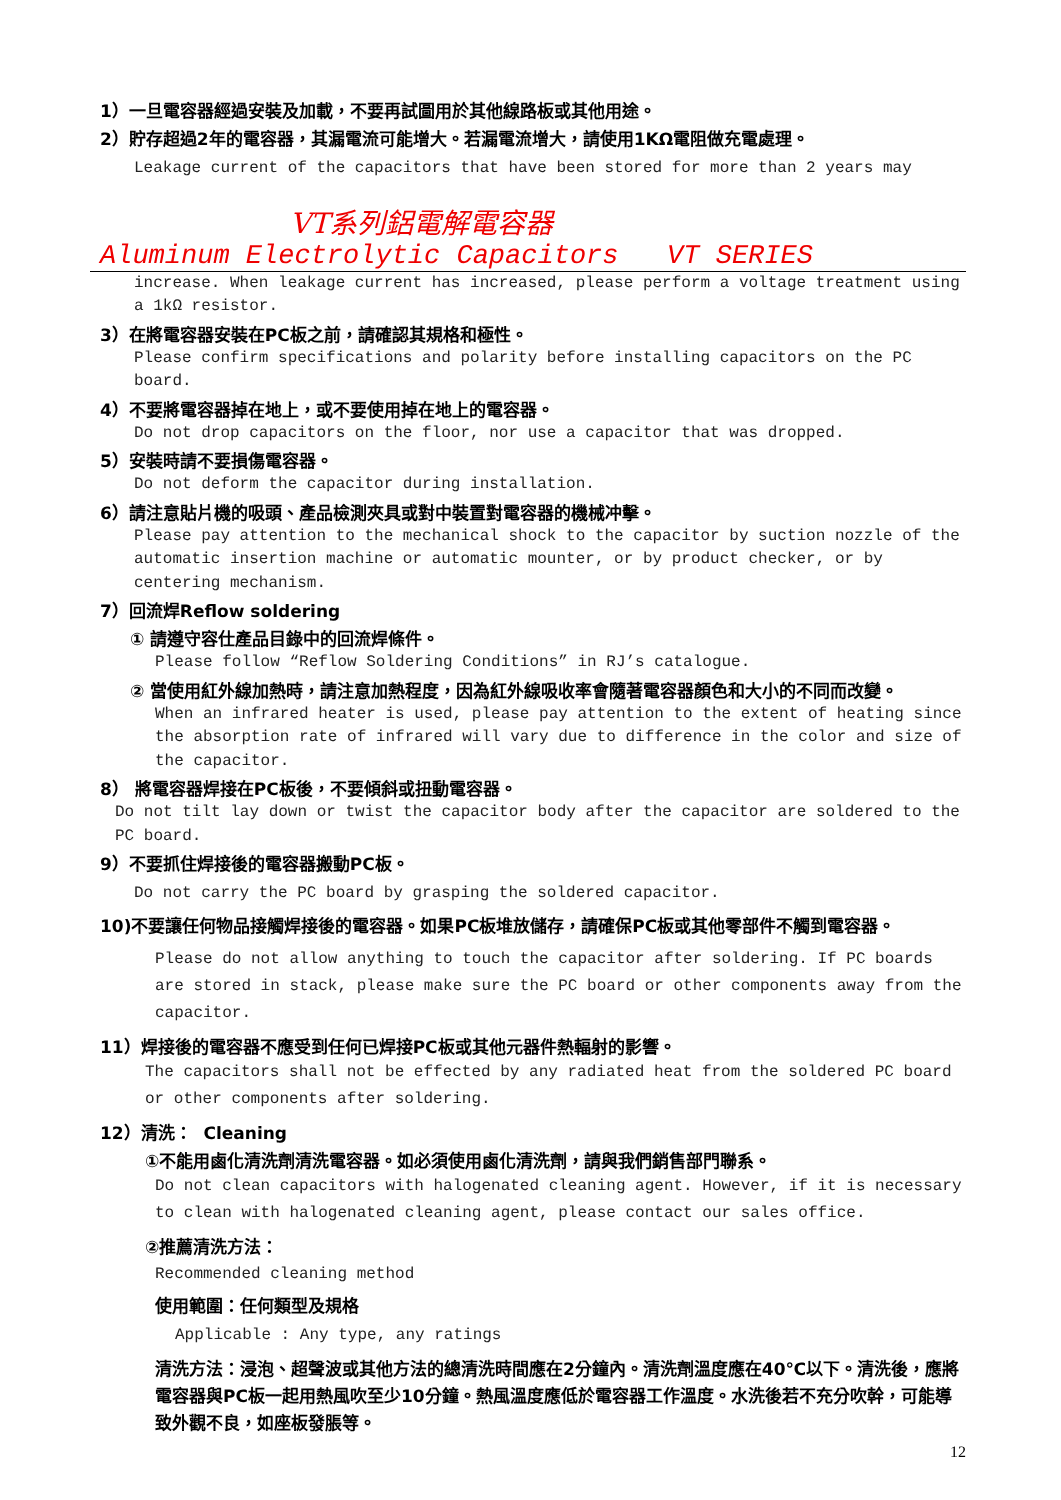1）一旦電容器經過安裝及加載，不要再試圖用於其他線路板或其他用途。
2）貯存超過2年的電容器，其漏電流可能增大。若漏電流增大，請使用1KΩ電阻做充電處理。
Leakage current of the capacitors that have been stored for more than 2 years may
VT系列鋁電解電容器
Aluminum Electrolytic Capacitors VT SERIES
increase. When leakage current has increased, please perform a voltage treatment using a 1kΩ resistor.
3）在將電容器安裝在PC板之前，請確認其規格和極性。
Please confirm specifications and polarity before installing capacitors on the PC board.
4）不要將電容器掉在地上，或不要使用掉在地上的電容器。
Do not drop capacitors on the floor, nor use a capacitor that was dropped.
5）安裝時請不要損傷電容器。
Do not deform the capacitor during installation.
6）請注意貼片機的吸頭、產品檢測夾具或對中裝置對電容器的機械冲擊。
Please pay attention to the mechanical shock to the capacitor by suction nozzle of the automatic insertion machine or automatic mounter, or by product checker, or by centering mechanism.
7）回流焊Reflow soldering
① 請遵守容仕產品目錄中的回流焊條件。
Please follow “Reflow Soldering Conditions” in RJ’s catalogue.
② 當使用紅外線加熱時，請注意加熱程度，因為紅外線吸收率會隨著電容器顏色和大小的不同而改變。
When an infrared heater is used, please pay attention to the extent of heating since the absorption rate of infrared will vary due to difference in the color and size of the capacitor.
8） 將電容器焊接在PC板後，不要傾斜或扭動電容器。
Do not tilt lay down or twist the capacitor body after the capacitor are soldered to the PC board.
9）不要抓住焊接後的電容器搬動PC板。
Do not carry the PC board by grasping the soldered capacitor.
10)不要讓任何物品接觸焊接後的電容器。如果PC板堆放儲存，請確保PC板或其他零部件不觸到電容器。
Please do not allow anything to touch the capacitor after soldering. If PC boards are stored in stack, please make sure the PC board or other components away from the capacitor.
11）焊接後的電容器不應受到任何已焊接PC板或其他元器件熱輻射的影響。
The capacitors shall not be effected by any radiated heat from the soldered PC board or other components after soldering.
12）清洗： Cleaning
①不能用鹵化清洗劑清洗電容器。如必須使用鹵化清洗劑，請與我們銷售部門聯系。
Do not clean capacitors with halogenated cleaning agent. However, if it is necessary to clean with halogenated cleaning agent, please contact our sales office.
②推薦清洗方法：
Recommended cleaning method
使用範圍：任何類型及規格
Applicable : Any type, any ratings
清洗方法：浸泡、超聲波或其他方法的總清洗時間應在2分鐘內。清洗劑溫度應在40℃以下。清洗後，應將電容器與PC板一起用熱風吹至少10分鐘。熱風溫度應低於電容器工作溫度。水洗後若不充分吹幹，可能導致外觀不良，如座板發脹等。
12